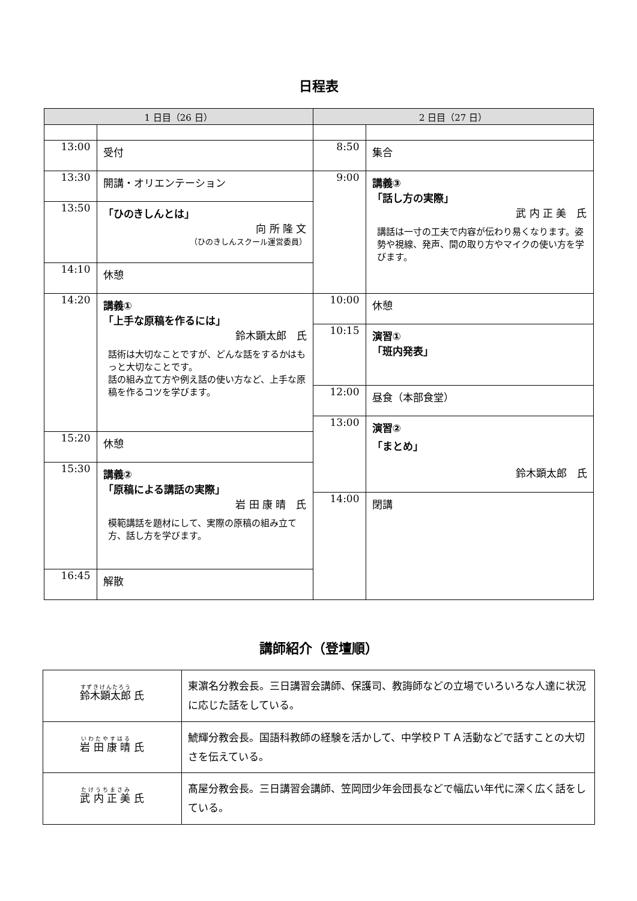日程表
| 1 日目（26 日） | 2 日目（27 日） |
| --- | --- |
| 13:00 受付 13:30 開講・オリエンテーション 13:50 「ひのきしんとは」 向 所 隆 文 （ひのきしんスクール運営委員） 14:10 休憩 14:20 講義① 「上手な原稿を作るには」 鈴木顕太郎 氏 話術は大切なことですが、どんな話をするかはもっと大切なことです。 話の組み立て方や例え話の使い方など、上手な原稿を作るコツを学びます。 15:20 休憩 15:30 講義② 「原稿による講話の実際」 岩 田 康 晴 氏 模範講話を題材にして、実際の原稿の組み立て方、話し方を学びます。 16:45 解散 | 8:50 集合 9:00 講義③ 「話し方の実際」 武 内 正 美 氏 講話は一寸の工夫で内容が伝わり易くなります。姿勢や視線、発声、間の取り方やマイクの使い方を学びます。 10:00 休憩 10:15 演習① 「班内発表」 12:00 昼食（本部食堂） 13:00 演習② 「まとめ」 鈴木顕太郎 氏 14:00 閉講 |
講師紹介（登壇順）
| 鈴木顕太郎 氏 | 東濵名分教会長。三日講習会講師、保護司、教誨師などの立場でいろいろな人達に状況に応じた話をしている。 |
| 岩 田 康 晴 氏 | 鯱輝分教会長。国語科教師の経験を活かして、中学校ＰＴＡ活動などで話すことの大切さを伝えている。 |
| 武 内 正 美 氏 | 髙屋分教会長。三日講習会講師、笠岡団少年会団長などで幅広い年代に深く広く話をしている。 |